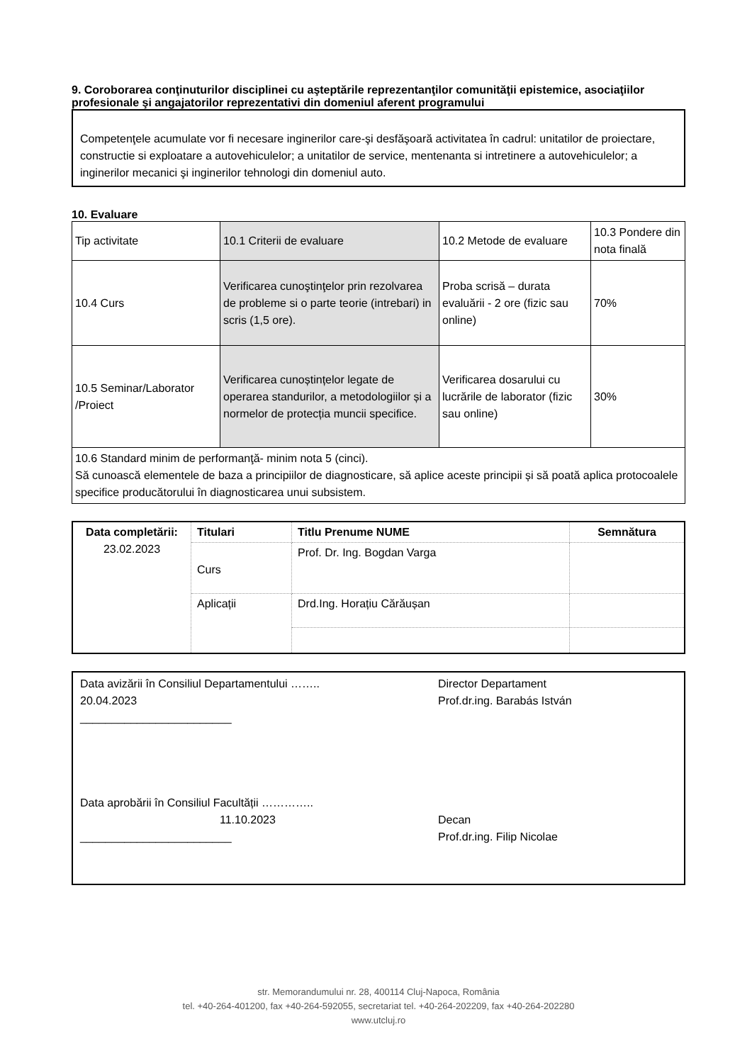9. Coroborarea conţinuturilor disciplinei cu aşteptările reprezentanţilor comunităţii epistemice, asociaţiilor profesionale şi angajatorilor reprezentativi din domeniul aferent programului
Competenţele acumulate vor fi necesare inginerilor care-şi desfăşoară activitatea în cadrul: unitatilor de proiectare, constructie si exploatare a autovehiculelor; a unitatilor de service, mentenanta si intretinere a autovehiculelor; a inginerilor mecanici şi inginerilor tehnologi din domeniul auto.
10. Evaluare
| Tip activitate | 10.1 Criterii de evaluare | 10.2 Metode de evaluare | 10.3 Pondere din nota finală |
| 10.4 Curs | Verificarea cunoştinţelor prin rezolvarea de probleme si o parte teorie (intrebari) in scris (1,5 ore). | Proba scrisă – durata evaluării - 2 ore (fizic sau online) | 70% |
| 10.5 Seminar/Laborator /Proiect | Verificarea cunoștințelor legate de operarea standurilor, a metodologiilor și a normelor de protecția muncii specifice. | Verificarea dosarului cu lucrările de laborator (fizic sau online) | 30% |
| 10.6 Standard minim de performanţă- minim nota 5 (cinci). Să cunoască elementele de baza a principiilor de diagnosticare, să aplice aceste principii și să poată aplica protocoalele specifice producătorului în diagnosticarea unui subsistem. | | | |
| Data completării: 23.02.2023 | Titulari | Titlu Prenume NUME | Semnătura |
| | Curs | Prof. Dr. Ing. Bogdan Varga | |
| | Aplicații | Drd.Ing. Horațiu Cărăușan | |
Data avizării în Consiliul Departamentului ……..
20.04.2023
________________________
Data aprobării în Consiliul Facultății …………..
11.10.2023
________________________
Director Departament
Prof.dr.ing. Barabás István
Decan
Prof.dr.ing. Filip Nicolae
str. Memorandumului nr. 28, 400114 Cluj-Napoca, România
tel. +40-264-401200, fax +40-264-592055, secretariat tel. +40-264-202209, fax +40-264-202280
www.utcluj.ro